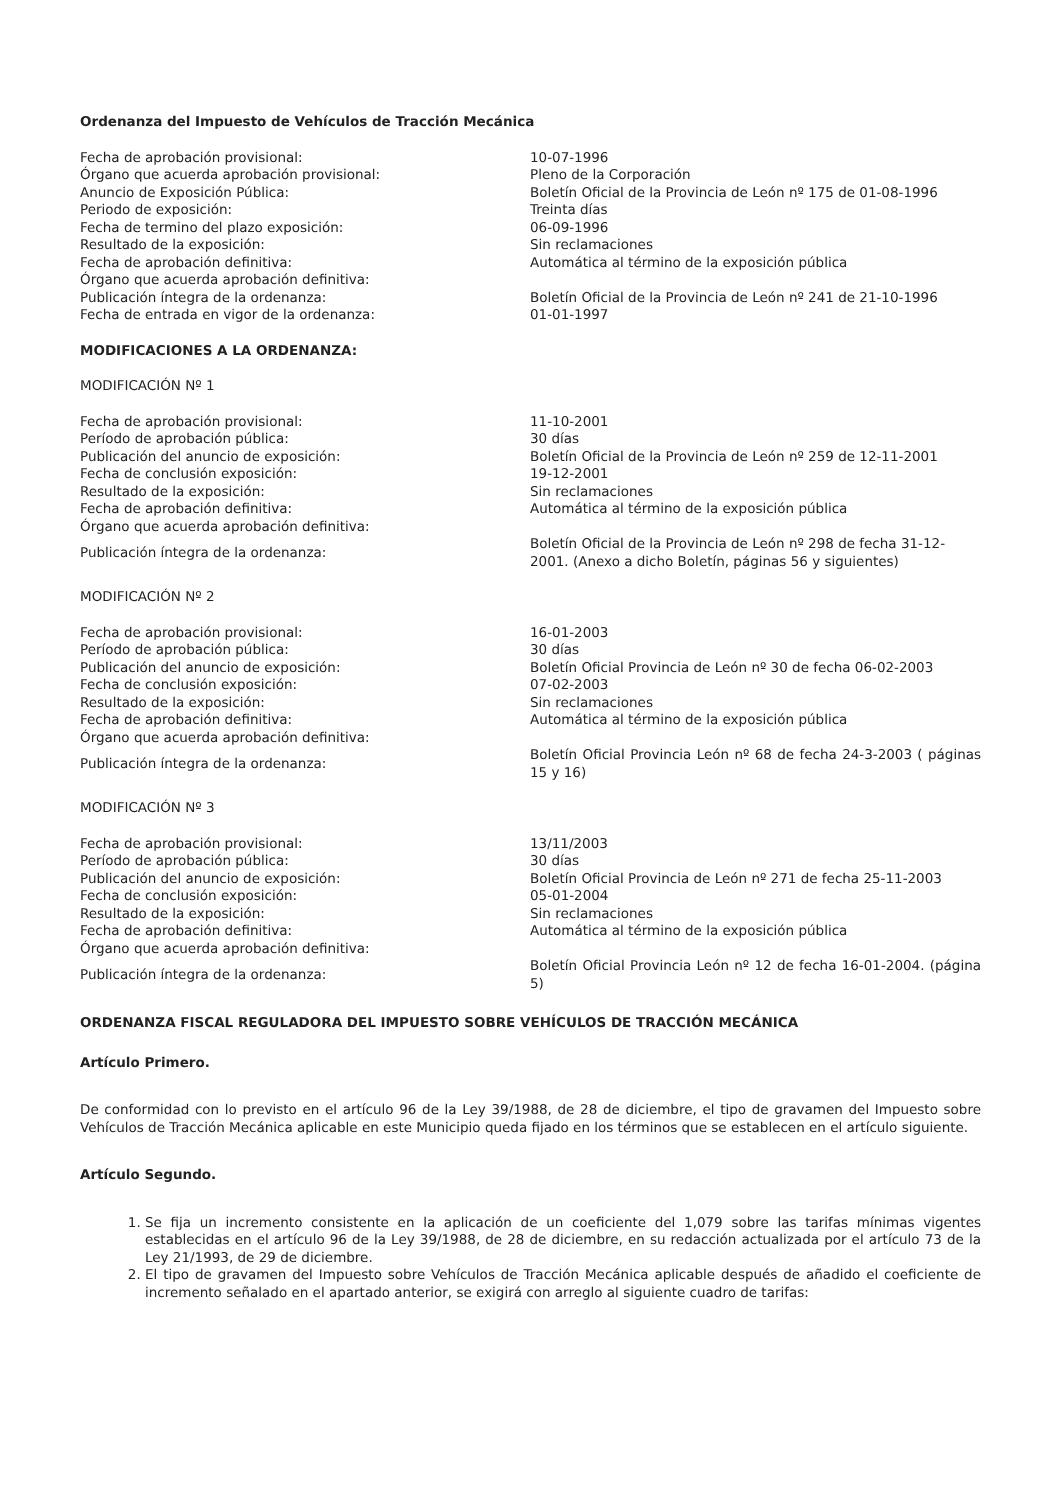Ordenanza del Impuesto de Vehículos de Tracción Mecánica
| Fecha de aprobación provisional: | 10-07-1996 |
| Órgano que acuerda aprobación provisional: | Pleno de la Corporación |
| Anuncio de Exposición Pública: | Boletín Oficial de la Provincia de León nº 175 de 01-08-1996 |
| Periodo de exposición: | Treinta días |
| Fecha de termino del plazo exposición: | 06-09-1996 |
| Resultado de la exposición: | Sin reclamaciones |
| Fecha de aprobación definitiva: | Automática al término de la exposición pública |
| Órgano que acuerda aprobación definitiva: | |
| Publicación íntegra de la ordenanza: | Boletín Oficial de la Provincia de León nº 241 de 21-10-1996 |
| Fecha de entrada en vigor de la ordenanza: | 01-01-1997 |
MODIFICACIONES A LA ORDENANZA:
MODIFICACIÓN Nº 1
| Fecha de aprobación provisional: | 11-10-2001 |
| Período de aprobación pública: | 30 días |
| Publicación del anuncio de exposición: | Boletín Oficial de la Provincia de León nº 259 de 12-11-2001 |
| Fecha de conclusión exposición: | 19-12-2001 |
| Resultado de la exposición: | Sin reclamaciones |
| Fecha de aprobación definitiva: | Automática al término de la exposición pública |
| Órgano que acuerda aprobación definitiva: | |
| Publicación íntegra de la ordenanza: | Boletín Oficial de la Provincia de León nº 298 de fecha 31-12-2001. (Anexo a dicho Boletín, páginas 56 y siguientes) |
MODIFICACIÓN Nº 2
| Fecha de aprobación provisional: | 16-01-2003 |
| Período de aprobación pública: | 30 días |
| Publicación del anuncio de exposición: | Boletín Oficial Provincia de León nº 30 de fecha 06-02-2003 |
| Fecha de conclusión exposición: | 07-02-2003 |
| Resultado de la exposición: | Sin reclamaciones |
| Fecha de aprobación definitiva: | Automática al término de la exposición pública |
| Órgano que acuerda aprobación definitiva: | |
| Publicación íntegra de la ordenanza: | Boletín Oficial Provincia León nº 68 de fecha 24-3-2003 ( páginas 15 y 16) |
MODIFICACIÓN Nº 3
| Fecha de aprobación provisional: | 13/11/2003 |
| Período de aprobación pública: | 30 días |
| Publicación del anuncio de exposición: | Boletín Oficial Provincia de León nº 271 de fecha 25-11-2003 |
| Fecha de conclusión exposición: | 05-01-2004 |
| Resultado de la exposición: | Sin reclamaciones |
| Fecha de aprobación definitiva: | Automática al término de la exposición pública |
| Órgano que acuerda aprobación definitiva: | |
| Publicación íntegra de la ordenanza: | Boletín Oficial Provincia León nº 12 de fecha 16-01-2004. (página 5) |
ORDENANZA FISCAL REGULADORA DEL IMPUESTO SOBRE VEHÍCULOS DE TRACCIÓN MECÁNICA
Artículo Primero.
De conformidad con lo previsto en el artículo 96 de la Ley 39/1988, de 28 de diciembre, el tipo de gravamen del Impuesto sobre Vehículos de Tracción Mecánica aplicable en este Municipio queda fijado en los términos que se establecen en el artículo siguiente.
Artículo Segundo.
1. Se fija un incremento consistente en la aplicación de un coeficiente del 1,079 sobre las tarifas mínimas vigentes establecidas en el artículo 96 de la Ley 39/1988, de 28 de diciembre, en su redacción actualizada por el artículo 73 de la Ley 21/1993, de 29 de diciembre.
2. El tipo de gravamen del Impuesto sobre Vehículos de Tracción Mecánica aplicable después de añadido el coeficiente de incremento señalado en el apartado anterior, se exigirá con arreglo al siguiente cuadro de tarifas: